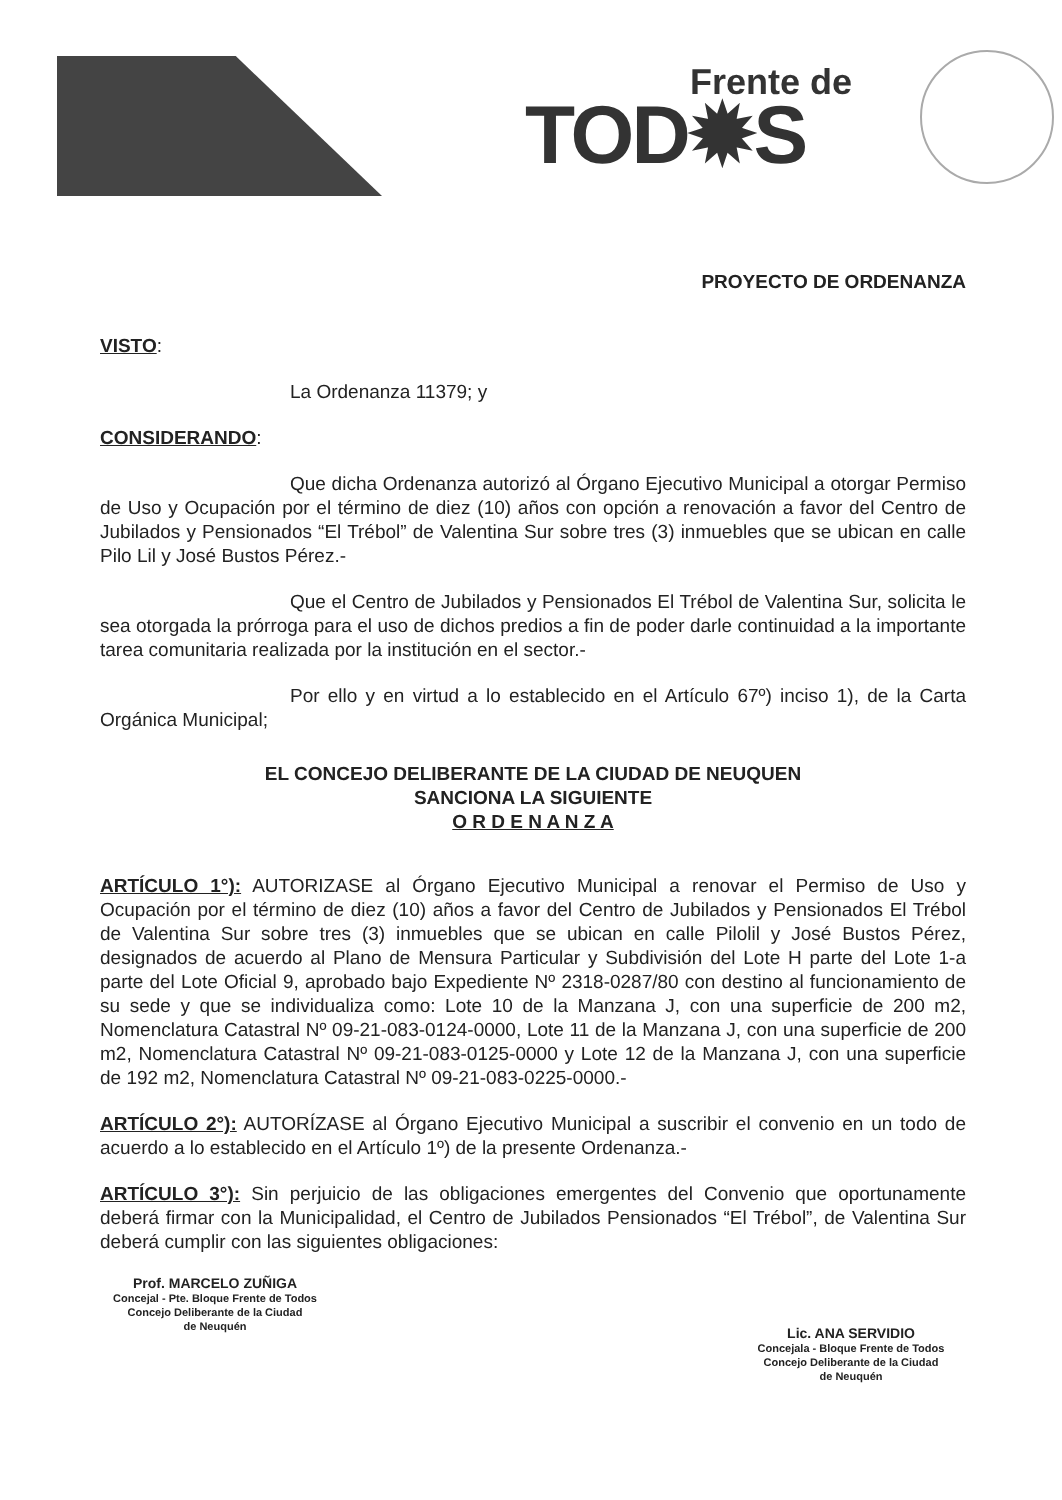Frente de
TOD✹S
PROYECTO DE ORDENANZA
VISTO:
La Ordenanza 11379; y
CONSIDERANDO:
Que dicha Ordenanza autorizó al Órgano Ejecutivo Municipal a otorgar Permiso de Uso y Ocupación por el término de diez (10) años con opción a renovación a favor del Centro de Jubilados y Pensionados “El Trébol” de Valentina Sur sobre tres (3) inmuebles que se ubican en calle Pilo Lil y José Bustos Pérez.-
Que el Centro de Jubilados y Pensionados El Trébol de Valentina Sur, solicita le sea otorgada la prórroga para el uso de dichos predios a fin de poder darle continuidad a la importante tarea comunitaria realizada por la institución en el sector.-
Por ello y en virtud a lo establecido en el Artículo 67º) inciso 1), de la Carta Orgánica Municipal;
EL CONCEJO DELIBERANTE DE LA CIUDAD DE NEUQUEN
SANCIONA LA SIGUIENTE
O R D E N A N Z A
ARTÍCULO 1°): AUTORIZASE al Órgano Ejecutivo Municipal a renovar el Permiso de Uso y Ocupación por el término de diez (10) años a favor del Centro de Jubilados y Pensionados El Trébol de Valentina Sur sobre tres (3) inmuebles que se ubican en calle Pilolil y José Bustos Pérez, designados de acuerdo al Plano de Mensura Particular y Subdivisión del Lote H parte del Lote 1-a parte del Lote Oficial 9, aprobado bajo Expediente Nº 2318-0287/80 con destino al funcionamiento de su sede y que se individualiza como: Lote 10 de la Manzana J, con una superficie de 200 m2, Nomenclatura Catastral Nº 09-21-083-0124-0000, Lote 11 de la Manzana J, con una superficie de 200 m2, Nomenclatura Catastral Nº 09-21-083-0125-0000 y Lote 12 de la Manzana J, con una superficie de 192 m2, Nomenclatura Catastral Nº 09-21-083-0225-0000.-
ARTÍCULO 2°): AUTORÍZASE al Órgano Ejecutivo Municipal a suscribir el convenio en un todo de acuerdo a lo establecido en el Artículo 1º) de la presente Ordenanza.-
ARTÍCULO 3°): Sin perjuicio de las obligaciones emergentes del Convenio que oportunamente deberá firmar con la Municipalidad, el Centro de Jubilados Pensionados “El Trébol”, de Valentina Sur deberá cumplir con las siguientes obligaciones:
Prof. MARCELO ZUÑIGA
Concejal - Pte. Bloque Frente de Todos
Concejo Deliberante de la Ciudad
de Neuquén
Lic. ANA SERVIDIO
Concejala - Bloque Frente de Todos
Concejo Deliberante de la Ciudad
de Neuquén